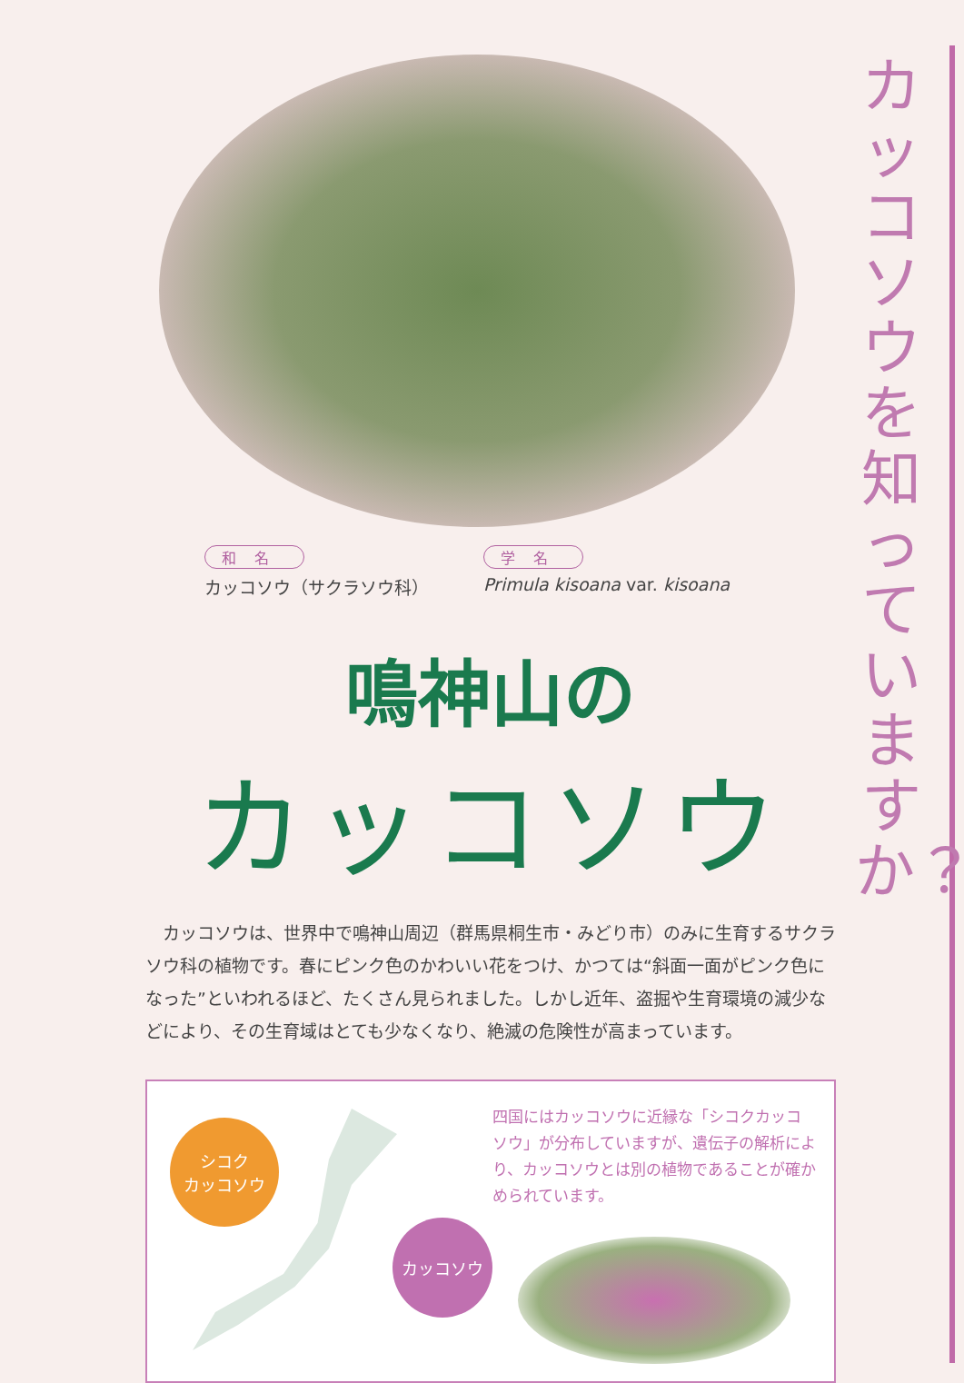カッコソウを知っていますか？
和名
カッコソウ（サクラソウ科）
学名
Primula kisoana var. kisoana
鳴神山の
カッコソウ
カッコソウは、世界中で鳴神山周辺（群馬県桐生市・みどり市）のみに生育するサクラソウ科の植物です。春にピンク色のかわいい花をつけ、かつては“斜面一面がピンク色になった”といわれるほど、たくさん見られました。しかし近年、盗掘や生育環境の減少などにより、その生育域はとても少なくなり、絶滅の危険性が高まっています。
シコク
カッコソウ
カッコソウ
四国にはカッコソウに近縁な「シコクカッコソウ」が分布していますが、遺伝子の解析により、カッコソウとは別の植物であることが確かめられています。